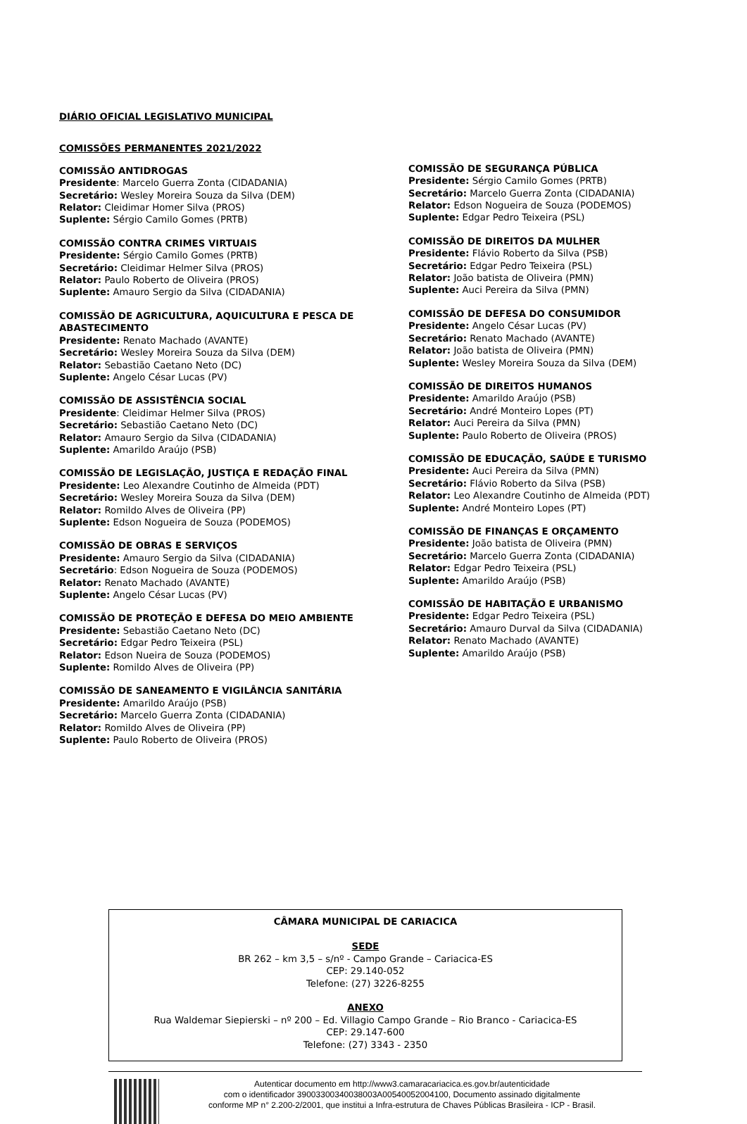DIÁRIO OFICIAL LEGISLATIVO MUNICIPAL
COMISSÕES PERMANENTES 2021/2022
COMISSÃO ANTIDROGAS
Presidente: Marcelo Guerra Zonta (CIDADANIA)
Secretário: Wesley Moreira Souza da Silva (DEM)
Relator: Cleidimar Homer Silva (PROS)
Suplente: Sérgio Camilo Gomes (PRTB)
COMISSÃO CONTRA CRIMES VIRTUAIS
Presidente: Sérgio Camilo Gomes (PRTB)
Secretário: Cleidimar Helmer Silva (PROS)
Relator: Paulo Roberto de Oliveira (PROS)
Suplente: Amauro Sergio da Silva (CIDADANIA)
COMISSÃO DE AGRICULTURA, AQUICULTURA E PESCA DE ABASTECIMENTO
Presidente: Renato Machado (AVANTE)
Secretário: Wesley Moreira Souza da Silva (DEM)
Relator: Sebastião Caetano Neto (DC)
Suplente: Angelo César Lucas (PV)
COMISSÃO DE ASSISTÊNCIA SOCIAL
Presidente: Cleidimar Helmer Silva (PROS)
Secretário: Sebastião Caetano Neto (DC)
Relator: Amauro Sergio da Silva (CIDADANIA)
Suplente: Amarildo Araújo (PSB)
COMISSÃO DE LEGISLAÇÃO, JUSTIÇA E REDAÇÃO FINAL
Presidente: Leo Alexandre Coutinho de Almeida (PDT)
Secretário: Wesley Moreira Souza da Silva (DEM)
Relator: Romildo Alves de Oliveira (PP)
Suplente: Edson Nogueira de Souza (PODEMOS)
COMISSÃO DE OBRAS E SERVIÇOS
Presidente: Amauro Sergio da Silva (CIDADANIA)
Secretário: Edson Nogueira de Souza (PODEMOS)
Relator: Renato Machado (AVANTE)
Suplente: Angelo César Lucas (PV)
COMISSÃO DE PROTEÇÃO E DEFESA DO MEIO AMBIENTE
Presidente: Sebastião Caetano Neto (DC)
Secretário: Edgar Pedro Teixeira (PSL)
Relator: Edson Nueira de Souza (PODEMOS)
Suplente: Romildo Alves de Oliveira (PP)
COMISSÃO DE SANEAMENTO E VIGILÂNCIA SANITÁRIA
Presidente: Amarildo Araújo (PSB)
Secretário: Marcelo Guerra Zonta (CIDADANIA)
Relator: Romildo Alves de Oliveira (PP)
Suplente: Paulo Roberto de Oliveira (PROS)
COMISSÃO DE SEGURANÇA PÚBLICA
Presidente: Sérgio Camilo Gomes (PRTB)
Secretário: Marcelo Guerra Zonta (CIDADANIA)
Relator: Edson Nogueira de Souza (PODEMOS)
Suplente: Edgar Pedro Teixeira (PSL)
COMISSÃO DE DIREITOS DA MULHER
Presidente: Flávio Roberto da Silva (PSB)
Secretário: Edgar Pedro Teixeira (PSL)
Relator: João batista de Oliveira (PMN)
Suplente: Auci Pereira da Silva (PMN)
COMISSÃO DE DEFESA DO CONSUMIDOR
Presidente: Angelo César Lucas (PV)
Secretário: Renato Machado (AVANTE)
Relator: João batista de Oliveira (PMN)
Suplente: Wesley Moreira Souza da Silva (DEM)
COMISSÃO DE DIREITOS HUMANOS
Presidente: Amarildo Araújo (PSB)
Secretário: André Monteiro Lopes (PT)
Relator: Auci Pereira da Silva (PMN)
Suplente: Paulo Roberto de Oliveira (PROS)
COMISSÃO DE EDUCAÇÃO, SAÚDE E TURISMO
Presidente: Auci Pereira da Silva (PMN)
Secretário: Flávio Roberto da Silva (PSB)
Relator: Leo Alexandre Coutinho de Almeida (PDT)
Suplente: André Monteiro Lopes (PT)
COMISSÃO DE FINANÇAS E ORÇAMENTO
Presidente: João batista de Oliveira (PMN)
Secretário: Marcelo Guerra Zonta (CIDADANIA)
Relator: Edgar Pedro Teixeira (PSL)
Suplente: Amarildo Araújo (PSB)
COMISSÃO DE HABITAÇÃO E URBANISMO
Presidente: Edgar Pedro Teixeira (PSL)
Secretário: Amauro Durval da Silva (CIDADANIA)
Relator: Renato Machado (AVANTE)
Suplente: Amarildo Araújo (PSB)
CÂMARA MUNICIPAL DE CARIACICA
SEDE
BR 262 – km 3,5 – s/nº - Campo Grande – Cariacica-ES
CEP: 29.140-052
Telefone: (27) 3226-8255
ANEXO
Rua Waldemar Siepierski – nº 200 – Ed. Villagio Campo Grande – Rio Branco - Cariacica-ES
CEP: 29.147-600
Telefone: (27) 3343 - 2350
Autenticar documento em http://www3.camaracariacica.es.gov.br/autenticidade
com o identificador 39003300340038003A00540052004100, Documento assinado digitalmente
conforme MP n° 2.200-2/2001, que institui a Infra-estrutura de Chaves Públicas Brasileira - ICP - Brasil.